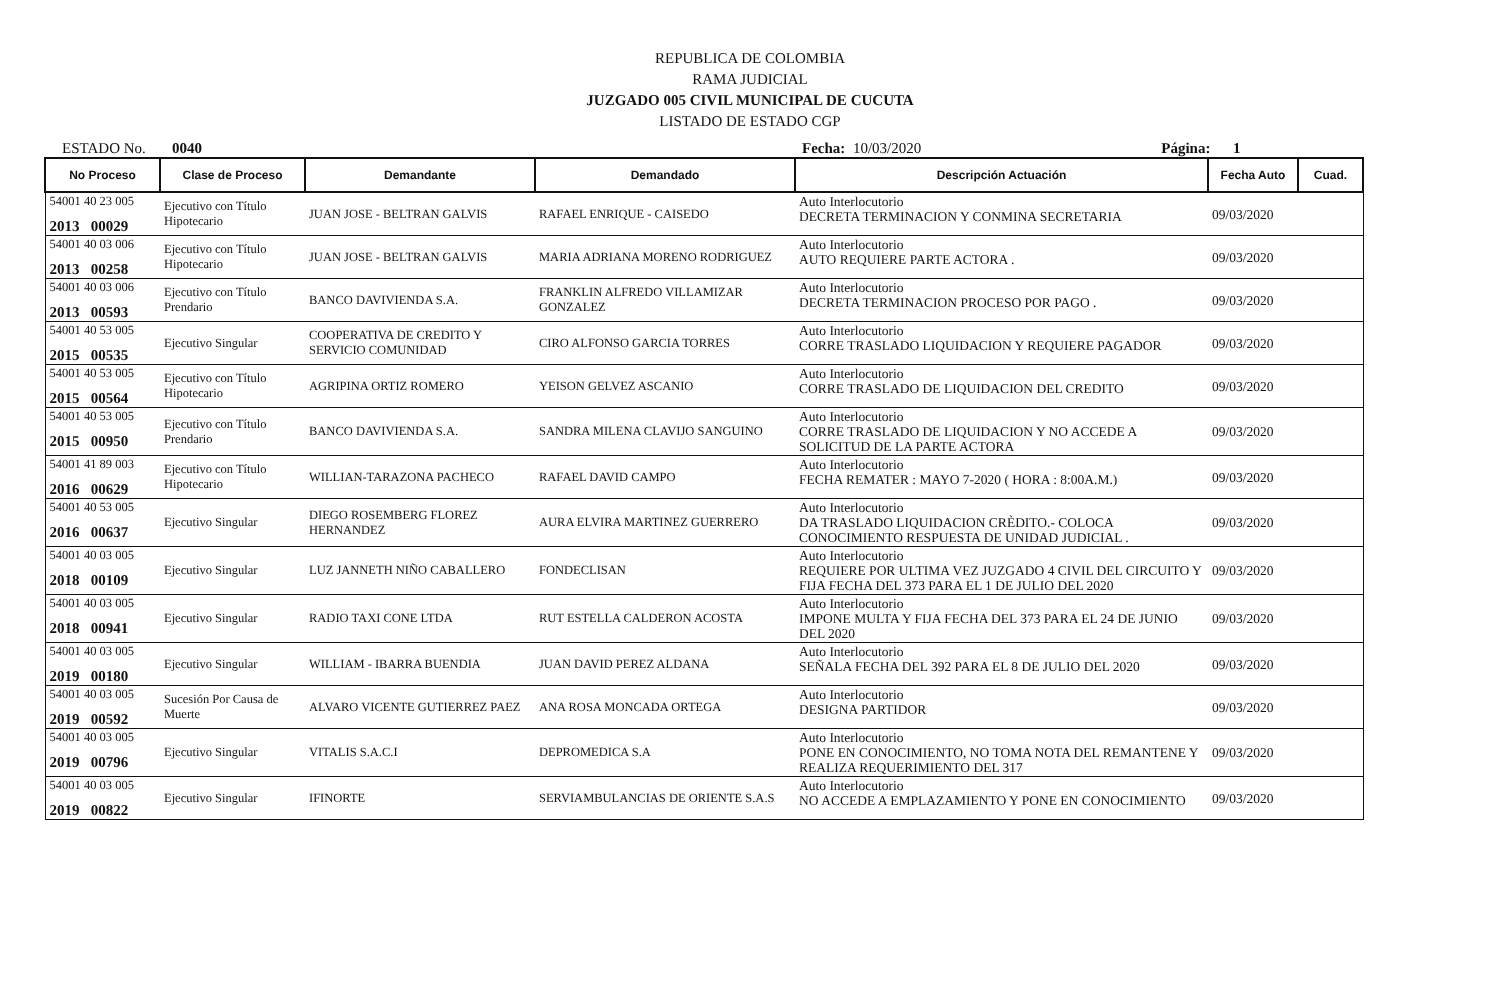REPUBLICA DE COLOMBIA
RAMA JUDICIAL
JUZGADO 005 CIVIL MUNICIPAL DE CUCUTA
LISTADO DE ESTADO CGP
ESTADO No. 0040 Fecha: 10/03/2020 Página: 1
| No Proceso | Clase de Proceso | Demandante | Demandado | Descripción Actuación | Fecha Auto | Cuad. |
| --- | --- | --- | --- | --- | --- | --- |
| 54001 40 23 005 2013 00029 | Ejecutivo con Título Hipotecario | JUAN JOSE - BELTRAN GALVIS | RAFAEL ENRIQUE - CAISEDO | Auto Interlocutorio DECRETA TERMINACION Y CONMINA SECRETARIA | 09/03/2020 | |
| 54001 40 03 006 2013 00258 | Ejecutivo con Título Hipotecario | JUAN JOSE - BELTRAN GALVIS | MARIA ADRIANA MORENO RODRIGUEZ | Auto Interlocutorio AUTO REQUIERE PARTE ACTORA . | 09/03/2020 | |
| 54001 40 03 006 2013 00593 | Ejecutivo con Título Prendario | BANCO DAVIVIENDA S.A. | FRANKLIN ALFREDO VILLAMIZAR GONZALEZ | Auto Interlocutorio DECRETA TERMINACION PROCESO POR PAGO . | 09/03/2020 | |
| 54001 40 53 005 2015 00535 | Ejecutivo Singular | COOPERATIVA DE CREDITO Y SERVICIO COMUNIDAD | CIRO ALFONSO GARCIA TORRES | Auto Interlocutorio CORRE TRASLADO LIQUIDACION Y REQUIERE PAGADOR | 09/03/2020 | |
| 54001 40 53 005 2015 00564 | Ejecutivo con Título Hipotecario | AGRIPINA ORTIZ ROMERO | YEISON GELVEZ ASCANIO | Auto Interlocutorio CORRE TRASLADO DE LIQUIDACION DEL CREDITO | 09/03/2020 | |
| 54001 40 53 005 2015 00950 | Ejecutivo con Título Prendario | BANCO DAVIVIENDA S.A. | SANDRA MILENA CLAVIJO SANGUINO | Auto Interlocutorio CORRE TRASLADO DE LIQUIDACION Y NO ACCEDE A SOLICITUD DE LA PARTE ACTORA | 09/03/2020 | |
| 54001 41 89 003 2016 00629 | Ejecutivo con Título Hipotecario | WILLIAN-TARAZONA PACHECO | RAFAEL DAVID CAMPO | Auto Interlocutorio FECHA REMATER : MAYO 7-2020 ( HORA : 8:00A.M.) | 09/03/2020 | |
| 54001 40 53 005 2016 00637 | Ejecutivo Singular | DIEGO ROSEMBERG FLOREZ HERNANDEZ | AURA ELVIRA MARTINEZ GUERRERO | Auto Interlocutorio DA TRASLADO LIQUIDACION CRÈDITO.- COLOCA CONOCIMIENTO RESPUESTA DE UNIDAD JUDICIAL . | 09/03/2020 | |
| 54001 40 03 005 2018 00109 | Ejecutivo Singular | LUZ JANNETH NIÑO CABALLERO | FONDECLISAN | Auto Interlocutorio REQUIERE POR ULTIMA VEZ JUZGADO 4 CIVIL DEL CIRCUITO Y FIJA FECHA DEL 373 PARA EL 1 DE JULIO DEL 2020 | 09/03/2020 | |
| 54001 40 03 005 2018 00941 | Ejecutivo Singular | RADIO TAXI CONE LTDA | RUT ESTELLA CALDERON ACOSTA | Auto Interlocutorio IMPONE MULTA Y FIJA FECHA DEL 373 PARA EL 24 DE JUNIO DEL 2020 | 09/03/2020 | |
| 54001 40 03 005 2019 00180 | Ejecutivo Singular | WILLIAM - IBARRA BUENDIA | JUAN DAVID PEREZ ALDANA | Auto Interlocutorio SEÑALA FECHA DEL 392 PARA EL 8 DE JULIO DEL 2020 | 09/03/2020 | |
| 54001 40 03 005 2019 00592 | Sucesión Por Causa de Muerte | ALVARO VICENTE GUTIERREZ PAEZ | ANA ROSA MONCADA ORTEGA | Auto Interlocutorio DESIGNA PARTIDOR | 09/03/2020 | |
| 54001 40 03 005 2019 00796 | Ejecutivo Singular | VITALIS S.A.C.I | DEPROMEDICA S.A | Auto Interlocutorio PONE EN CONOCIMIENTO, NO TOMA NOTA DEL REMANTENE Y REALIZA REQUERIMIENTO DEL 317 | 09/03/2020 | |
| 54001 40 03 005 2019 00822 | Ejecutivo Singular | IFINORTE | SERVIAMBULANCIAS DE ORIENTE S.A.S | Auto Interlocutorio NO ACCEDE A EMPLAZAMIENTO Y PONE EN CONOCIMIENTO | 09/03/2020 | |